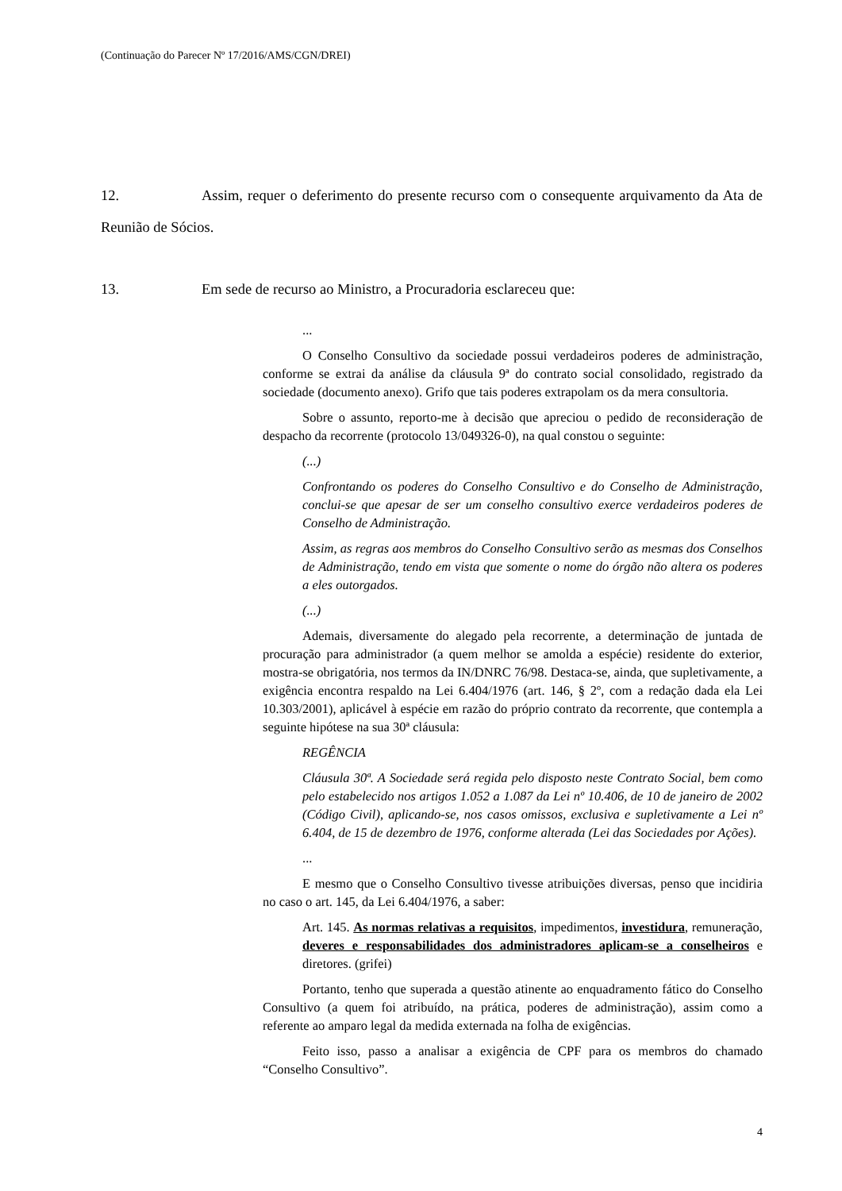(Continuação do Parecer Nº 17/2016/AMS/CGN/DREI)
12. Assim, requer o deferimento do presente recurso com o consequente arquivamento da Ata de Reunião de Sócios.
13. Em sede de recurso ao Ministro, a Procuradoria esclareceu que:
...
O Conselho Consultivo da sociedade possui verdadeiros poderes de administração, conforme se extrai da análise da cláusula 9ª do contrato social consolidado, registrado da sociedade (documento anexo). Grifo que tais poderes extrapolam os da mera consultoria.
Sobre o assunto, reporto-me à decisão que apreciou o pedido de reconsideração de despacho da recorrente (protocolo 13/049326-0), na qual constou o seguinte:
(...)
Confrontando os poderes do Conselho Consultivo e do Conselho de Administração, conclui-se que apesar de ser um conselho consultivo exerce verdadeiros poderes de Conselho de Administração.
Assim, as regras aos membros do Conselho Consultivo serão as mesmas dos Conselhos de Administração, tendo em vista que somente o nome do órgão não altera os poderes a eles outorgados.
(...)
Ademais, diversamente do alegado pela recorrente, a determinação de juntada de procuração para administrador (a quem melhor se amolda a espécie) residente do exterior, mostra-se obrigatória, nos termos da IN/DNRC 76/98. Destaca-se, ainda, que supletivamente, a exigência encontra respaldo na Lei 6.404/1976 (art. 146, § 2º, com a redação dada ela Lei 10.303/2001), aplicável à espécie em razão do próprio contrato da recorrente, que contempla a seguinte hipótese na sua 30ª cláusula:
REGÊNCIA
Cláusula 30ª. A Sociedade será regida pelo disposto neste Contrato Social, bem como pelo estabelecido nos artigos 1.052 a 1.087 da Lei nº 10.406, de 10 de janeiro de 2002 (Código Civil), aplicando-se, nos casos omissos, exclusiva e supletivamente a Lei nº 6.404, de 15 de dezembro de 1976, conforme alterada (Lei das Sociedades por Ações).
...
E mesmo que o Conselho Consultivo tivesse atribuições diversas, penso que incidiria no caso o art. 145, da Lei 6.404/1976, a saber:
Art. 145. As normas relativas a requisitos, impedimentos, investidura, remuneração, deveres e responsabilidades dos administradores aplicam-se a conselheiros e diretores. (grifei)
Portanto, tenho que superada a questão atinente ao enquadramento fático do Conselho Consultivo (a quem foi atribuído, na prática, poderes de administração), assim como a referente ao amparo legal da medida externada na folha de exigências.
Feito isso, passo a analisar a exigência de CPF para os membros do chamado “Conselho Consultivo”.
4